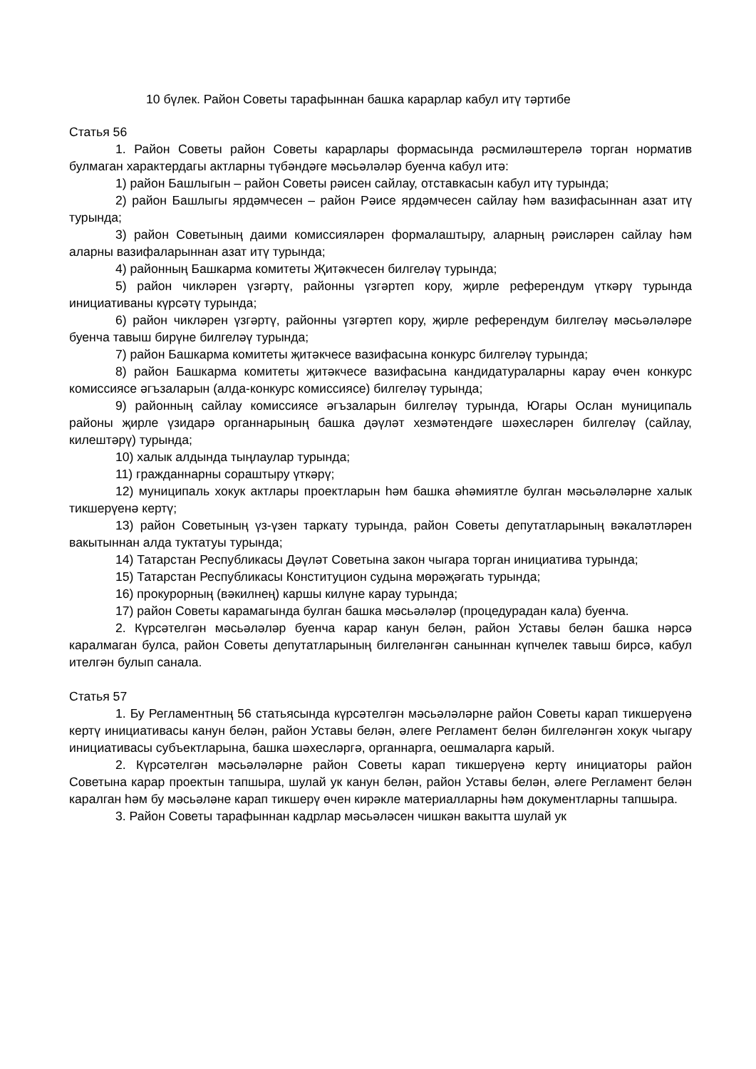10 бүлек. Район Советы тарафыннан башка карарлар кабул итү тәртибе
Статья 56
1. Район Советы район Советы карарлары формасында рәсмиләштерелә торган норматив булмаган характердагы актларны түбәндәге мәсьәләләр буенча кабул итә:
1) район Башлыгын – район Советы рәисен сайлау, отставкасын кабул итү турында;
2) район Башлыгы ярдәмчесен – район Рәисе ярдәмчесен сайлау һәм вазифасыннан азат итү турында;
3) район Советының даими комиссияләрен формалаштыру, аларның рәисләрен сайлау һәм аларны вазифаларыннан азат итү турында;
4) районның Башкарма комитеты Җитәкчесен билгеләү турында;
5) район чикләрен үзгәртү, районны үзгәртеп кору, җирле референдум үткәрү турында инициативаны күрсәтү турында;
6) район чикләрен үзгәртү, районны үзгәртеп кору, җирле референдум билгеләү мәсьәләләре буенча тавыш бирүне билгеләү турында;
7) район Башкарма комитеты җитәкчесе вазифасына конкурс билгеләү турында;
8) район Башкарма комитеты җитәкчесе вазифасына кандидатураларны карау өчен конкурс комиссиясе әгъзаларын (алда-конкурс комиссиясе) билгеләү турында;
9) районның сайлау комиссиясе әгъзаларын билгеләү турында, Югары Ослан муниципаль районы җирле үзидарә органнарының башка дәүләт хезмәтендәге шәхесләрен билгеләү (сайлау, килештәрү) турында;
10) халык алдында тыңлаулар турында;
11) гражданнарны сораштыру үткәрү;
12) муниципаль хокук актлары проектларын һәм башка әһәмиятле булган мәсьәләләрне халык тикшерүенә кертү;
13) район Советының үз-үзен таркату турында, район Советы депутатларының вәкаләтләрен вакытыннан алда туктатуы турында;
14) Татарстан Республикасы Дәүләт Советына закон чыгара торган инициатива турында;
15) Татарстан Республикасы Конституцион судына мөрәҗәгать турында;
16) прокурорның (вәкилнең) каршы килүне карау турында;
17) район Советы карамагында булган башка мәсьәләләр (процедурадан кала) буенча.
2. Күрсәтелгән мәсьәләләр буенча карар канун белән, район Уставы белән башка нәрсә каралмаган булса, район Советы депутатларының билгеләнгән саныннан күпчелек тавыш бирсә, кабул ителгән булып санала.
Статья 57
1. Бу Регламентның 56 статьясында күрсәтелгән мәсьәләләрне район Советы карап тикшерүенә кертү инициативасы канун белән, район Уставы белән, әлеге Регламент белән билгеләнгән хокук чыгару инициативасы субъектларына, башка шәхесләргә, органнарга, оешмаларга карый.
2. Күрсәтелгән мәсьәләләрне район Советы карап тикшерүенә кертү инициаторы район Советына карар проектын тапшыра, шулай ук канун белән, район Уставы белән, әлеге Регламент белән каралган һәм бу мәсьәләне карап тикшерү өчен кирәкле материалларны һәм документларны тапшыра.
3. Район Советы тарафыннан кадрлар мәсьәләсен чишкән вакытта шулай ук